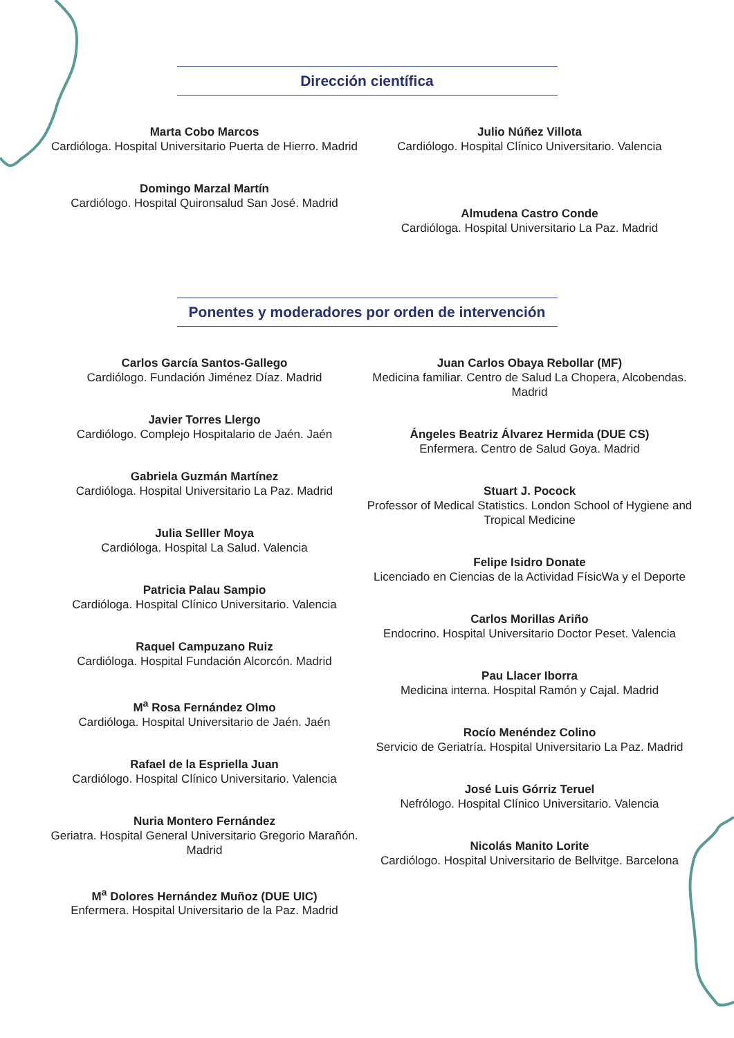Dirección científica
Marta Cobo Marcos
Cardióloga. Hospital Universitario Puerta de Hierro. Madrid
Domingo Marzal Martín
Cardiólogo. Hospital Quironsalud San José. Madrid
Julio Núñez Villota
Cardiólogo. Hospital Clínico Universitario. Valencia
Almudena Castro Conde
Cardióloga. Hospital Universitario La Paz. Madrid
Ponentes y moderadores por orden de intervención
Carlos García Santos-Gallego
Cardiólogo. Fundación Jiménez Díaz. Madrid
Javier Torres Llergo
Cardiólogo. Complejo Hospitalario de Jaén. Jaén
Gabriela Guzmán Martínez
Cardióloga. Hospital Universitario La Paz. Madrid
Julia Selller Moya
Cardióloga. Hospital La Salud. Valencia
Patricia Palau Sampio
Cardióloga. Hospital Clínico Universitario. Valencia
Raquel Campuzano Ruiz
Cardióloga. Hospital Fundación Alcorcón. Madrid
M<sup>a</sup> Rosa Fernández Olmo
Cardióloga. Hospital Universitario de Jaén. Jaén
Rafael de la Espriella Juan
Cardiólogo. Hospital Clínico Universitario. Valencia
Nuria Montero Fernández
Geriatra. Hospital General Universitario Gregorio Marañón. Madrid
M<sup>a</sup> Dolores Hernández Muñoz (DUE UIC)
Enfermera. Hospital Universitario de la Paz. Madrid
Juan Carlos Obaya Rebollar (MF)
Medicina familiar. Centro de Salud La Chopera, Alcobendas. Madrid
Ángeles Beatriz Álvarez Hermida (DUE CS)
Enfermera. Centro de Salud Goya. Madrid
Stuart J. Pocock
Professor of Medical Statistics. London School of Hygiene and Tropical Medicine
Felipe Isidro Donate
Licenciado en Ciencias de la Actividad FísicWa y el Deporte
Carlos Morillas Ariño
Endocrino. Hospital Universitario Doctor Peset. Valencia
Pau Llacer Iborra
Medicina interna. Hospital Ramón y Cajal. Madrid
Rocío Menéndez Colino
Servicio de Geriatría. Hospital Universitario La Paz. Madrid
José Luis Górriz Teruel
Nefrólogo. Hospital Clínico Universitario. Valencia
Nicolás Manito Lorite
Cardiólogo. Hospital Universitario de Bellvitge. Barcelona